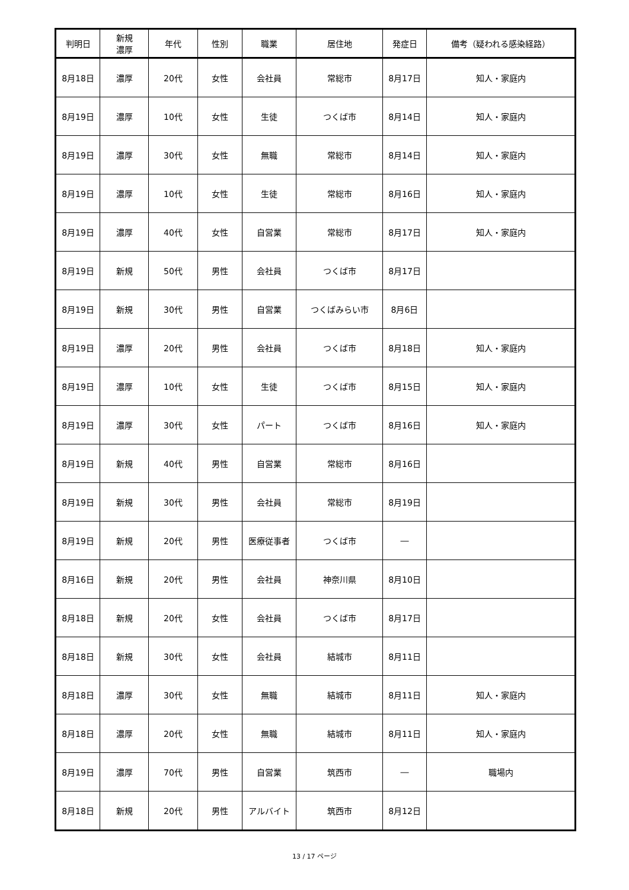| 判明日 | 新規 濃厚 | 年代 | 性別 | 職業 | 居住地 | 発症日 | 備考（疑われる感染経路） |
| --- | --- | --- | --- | --- | --- | --- | --- |
| 8月18日 | 濃厚 | 20代 | 女性 | 会社員 | 常総市 | 8月17日 | 知人・家庭内 |
| 8月19日 | 濃厚 | 10代 | 女性 | 生徒 | つくば市 | 8月14日 | 知人・家庭内 |
| 8月19日 | 濃厚 | 30代 | 女性 | 無職 | 常総市 | 8月14日 | 知人・家庭内 |
| 8月19日 | 濃厚 | 10代 | 女性 | 生徒 | 常総市 | 8月16日 | 知人・家庭内 |
| 8月19日 | 濃厚 | 40代 | 女性 | 自営業 | 常総市 | 8月17日 | 知人・家庭内 |
| 8月19日 | 新規 | 50代 | 男性 | 会社員 | つくば市 | 8月17日 | |
| 8月19日 | 新規 | 30代 | 男性 | 自営業 | つくばみらい市 | 8月6日 | |
| 8月19日 | 濃厚 | 20代 | 男性 | 会社員 | つくば市 | 8月18日 | 知人・家庭内 |
| 8月19日 | 濃厚 | 10代 | 女性 | 生徒 | つくば市 | 8月15日 | 知人・家庭内 |
| 8月19日 | 濃厚 | 30代 | 女性 | パート | つくば市 | 8月16日 | 知人・家庭内 |
| 8月19日 | 新規 | 40代 | 男性 | 自営業 | 常総市 | 8月16日 | |
| 8月19日 | 新規 | 30代 | 男性 | 会社員 | 常総市 | 8月19日 | |
| 8月19日 | 新規 | 20代 | 男性 | 医療従事者 | つくば市 | ― | |
| 8月16日 | 新規 | 20代 | 男性 | 会社員 | 神奈川県 | 8月10日 | |
| 8月18日 | 新規 | 20代 | 女性 | 会社員 | つくば市 | 8月17日 | |
| 8月18日 | 新規 | 30代 | 女性 | 会社員 | 結城市 | 8月11日 | |
| 8月18日 | 濃厚 | 30代 | 女性 | 無職 | 結城市 | 8月11日 | 知人・家庭内 |
| 8月18日 | 濃厚 | 20代 | 女性 | 無職 | 結城市 | 8月11日 | 知人・家庭内 |
| 8月19日 | 濃厚 | 70代 | 男性 | 自営業 | 筑西市 | ― | 職場内 |
| 8月18日 | 新規 | 20代 | 男性 | アルバイト | 筑西市 | 8月12日 | |
13 / 17 ページ